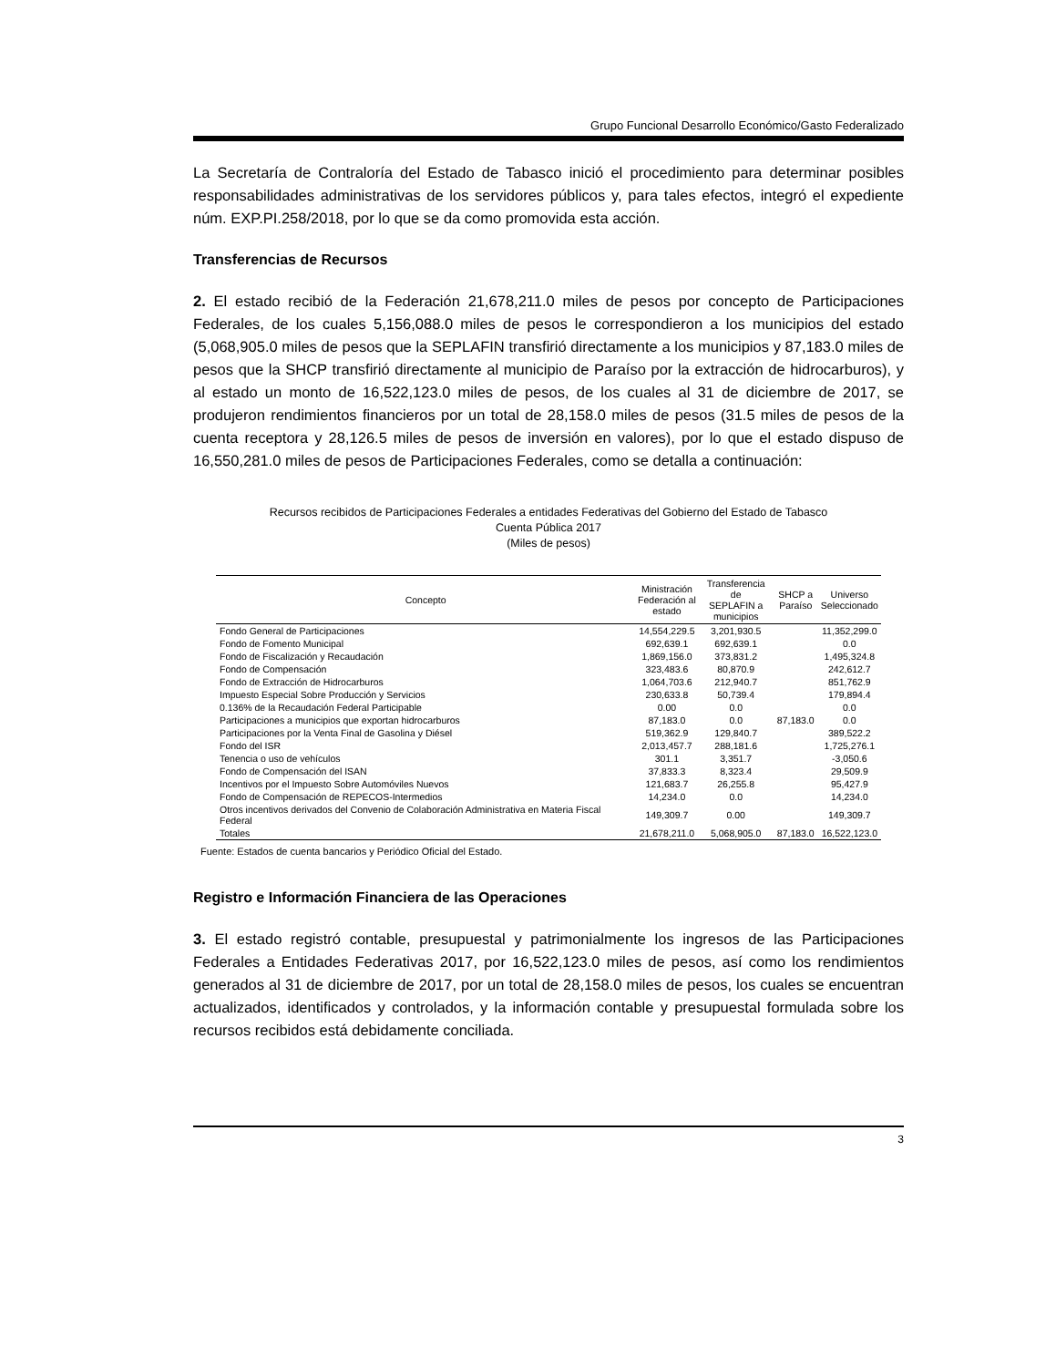Grupo Funcional Desarrollo Económico/Gasto Federalizado
La Secretaría de Contraloría del Estado de Tabasco inició el procedimiento para determinar posibles responsabilidades administrativas de los servidores públicos y, para tales efectos, integró el expediente núm. EXP.PI.258/2018, por lo que se da como promovida esta acción.
Transferencias de Recursos
2. El estado recibió de la Federación 21,678,211.0 miles de pesos por concepto de Participaciones Federales, de los cuales 5,156,088.0 miles de pesos le correspondieron a los municipios del estado (5,068,905.0 miles de pesos que la SEPLAFIN transfirió directamente a los municipios y 87,183.0 miles de pesos que la SHCP transfirió directamente al municipio de Paraíso por la extracción de hidrocarburos), y al estado un monto de 16,522,123.0 miles de pesos, de los cuales al 31 de diciembre de 2017, se produjeron rendimientos financieros por un total de 28,158.0 miles de pesos (31.5 miles de pesos de la cuenta receptora y 28,126.5 miles de pesos de inversión en valores), por lo que el estado dispuso de 16,550,281.0 miles de pesos de Participaciones Federales, como se detalla a continuación:
Recursos recibidos de Participaciones Federales a entidades Federativas del Gobierno del Estado de Tabasco
Cuenta Pública 2017
(Miles de pesos)
| Concepto | Ministración Federación al estado | Transferencia de SEPLAFIN a municipios | SHCP a Paraíso | Universo Seleccionado |
| --- | --- | --- | --- | --- |
| Fondo General de Participaciones | 14,554,229.5 | 3,201,930.5 | | 11,352,299.0 |
| Fondo de Fomento Municipal | 692,639.1 | 692,639.1 | | 0.0 |
| Fondo de Fiscalización y Recaudación | 1,869,156.0 | 373,831.2 | | 1,495,324.8 |
| Fondo de Compensación | 323,483.6 | 80,870.9 | | 242,612.7 |
| Fondo de Extracción de Hidrocarburos | 1,064,703.6 | 212,940.7 | | 851,762.9 |
| Impuesto Especial Sobre Producción y Servicios | 230,633.8 | 50,739.4 | | 179,894.4 |
| 0.136% de la Recaudación Federal Participable | 0.00 | 0.0 | | 0.0 |
| Participaciones a municipios que exportan hidrocarburos | 87,183.0 | 0.0 | 87,183.0 | 0.0 |
| Participaciones por la Venta Final de Gasolina y Diésel | 519,362.9 | 129,840.7 | | 389,522.2 |
| Fondo del ISR | 2,013,457.7 | 288,181.6 | | 1,725,276.1 |
| Tenencia o uso de vehículos | 301.1 | 3,351.7 | | -3,050.6 |
| Fondo de Compensación del ISAN | 37,833.3 | 8,323.4 | | 29,509.9 |
| Incentivos por el Impuesto Sobre Automóviles Nuevos | 121,683.7 | 26,255.8 | | 95,427.9 |
| Fondo de Compensación de REPECOS-Intermedios | 14,234.0 | 0.0 | | 14,234.0 |
| Otros incentivos derivados del Convenio de Colaboración Administrativa en Materia Fiscal Federal | 149,309.7 | 0.00 | | 149,309.7 |
| Totales | 21,678,211.0 | 5,068,905.0 | 87,183.0 | 16,522,123.0 |
Fuente: Estados de cuenta bancarios y Periódico Oficial del Estado.
Registro e Información Financiera de las Operaciones
3. El estado registró contable, presupuestal y patrimonialmente los ingresos de las Participaciones Federales a Entidades Federativas 2017, por 16,522,123.0 miles de pesos, así como los rendimientos generados al 31 de diciembre de 2017, por un total de 28,158.0 miles de pesos, los cuales se encuentran actualizados, identificados y controlados, y la información contable y presupuestal formulada sobre los recursos recibidos está debidamente conciliada.
3